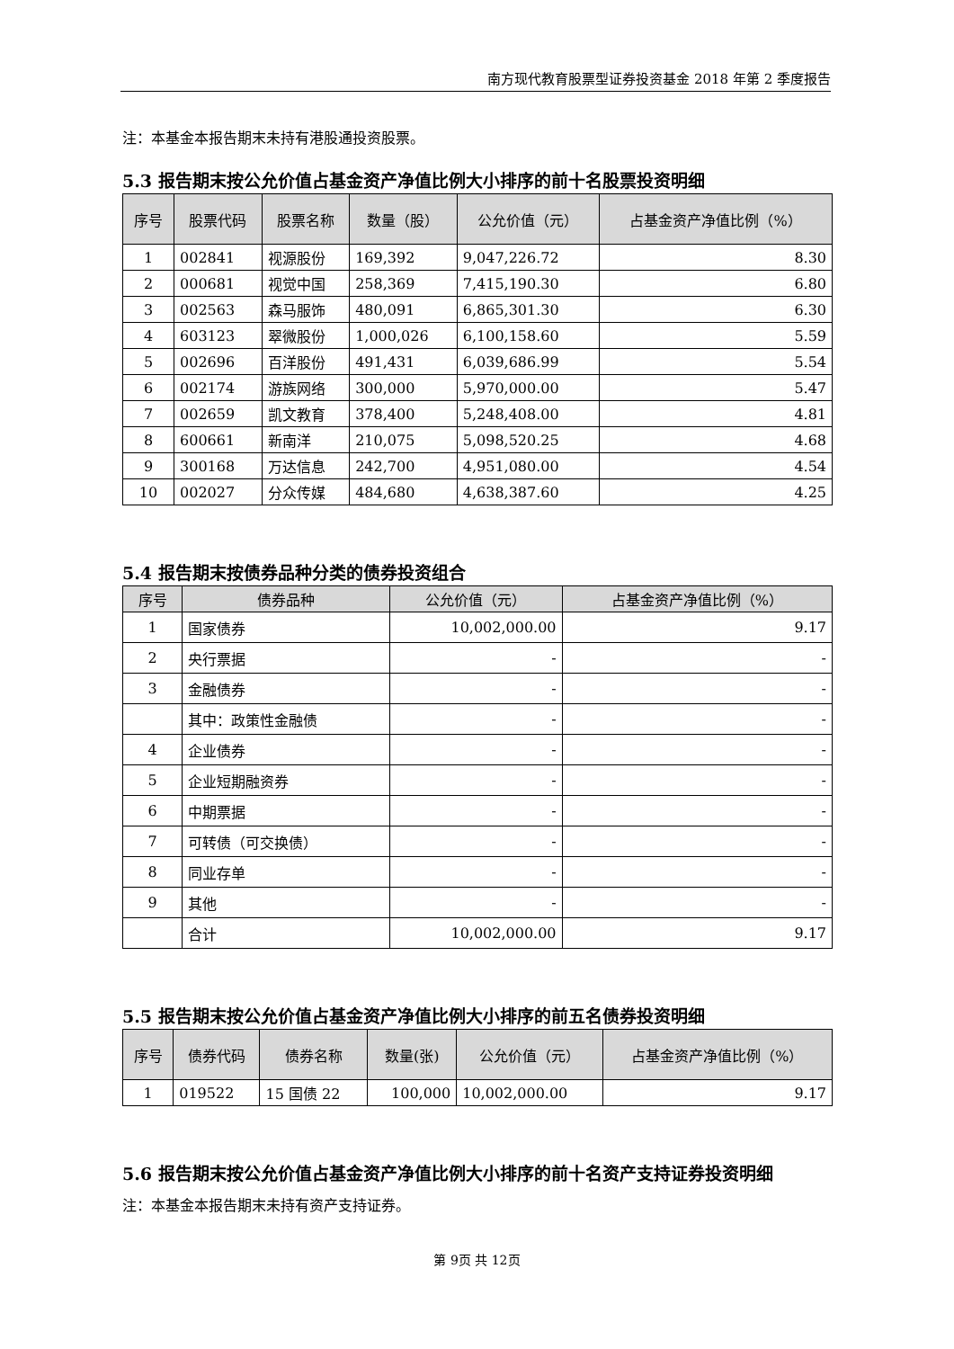南方现代教育股票型证券投资基金 2018 年第 2 季度报告
注：本基金本报告期末未持有港股通投资股票。
5.3 报告期末按公允价值占基金资产净值比例大小排序的前十名股票投资明细
| 序号 | 股票代码 | 股票名称 | 数量（股） | 公允价值（元） | 占基金资产净值比例（%） |
| --- | --- | --- | --- | --- | --- |
| 1 | 002841 | 视源股份 | 169,392 | 9,047,226.72 | 8.30 |
| 2 | 000681 | 视觉中国 | 258,369 | 7,415,190.30 | 6.80 |
| 3 | 002563 | 森马服饰 | 480,091 | 6,865,301.30 | 6.30 |
| 4 | 603123 | 翠微股份 | 1,000,026 | 6,100,158.60 | 5.59 |
| 5 | 002696 | 百洋股份 | 491,431 | 6,039,686.99 | 5.54 |
| 6 | 002174 | 游族网络 | 300,000 | 5,970,000.00 | 5.47 |
| 7 | 002659 | 凯文教育 | 378,400 | 5,248,408.00 | 4.81 |
| 8 | 600661 | 新南洋 | 210,075 | 5,098,520.25 | 4.68 |
| 9 | 300168 | 万达信息 | 242,700 | 4,951,080.00 | 4.54 |
| 10 | 002027 | 分众传媒 | 484,680 | 4,638,387.60 | 4.25 |
5.4 报告期末按债券品种分类的债券投资组合
| 序号 | 债券品种 | 公允价值（元） | 占基金资产净值比例（%） |
| --- | --- | --- | --- |
| 1 | 国家债券 | 10,002,000.00 | 9.17 |
| 2 | 央行票据 | - | - |
| 3 | 金融债券 | - | - |
| | 其中：政策性金融债 | - | - |
| 4 | 企业债券 | - | - |
| 5 | 企业短期融资券 | - | - |
| 6 | 中期票据 | - | - |
| 7 | 可转债（可交换债） | - | - |
| 8 | 同业存单 | - | - |
| 9 | 其他 | - | - |
| | 合计 | 10,002,000.00 | 9.17 |
5.5 报告期末按公允价值占基金资产净值比例大小排序的前五名债券投资明细
| 序号 | 债券代码 | 债券名称 | 数量(张) | 公允价值（元） | 占基金资产净值比例（%） |
| --- | --- | --- | --- | --- | --- |
| 1 | 019522 | 15 国债 22 | 100,000 | 10,002,000.00 | 9.17 |
5.6 报告期末按公允价值占基金资产净值比例大小排序的前十名资产支持证券投资明细
注：本基金本报告期末未持有资产支持证券。
第 9页 共 12页